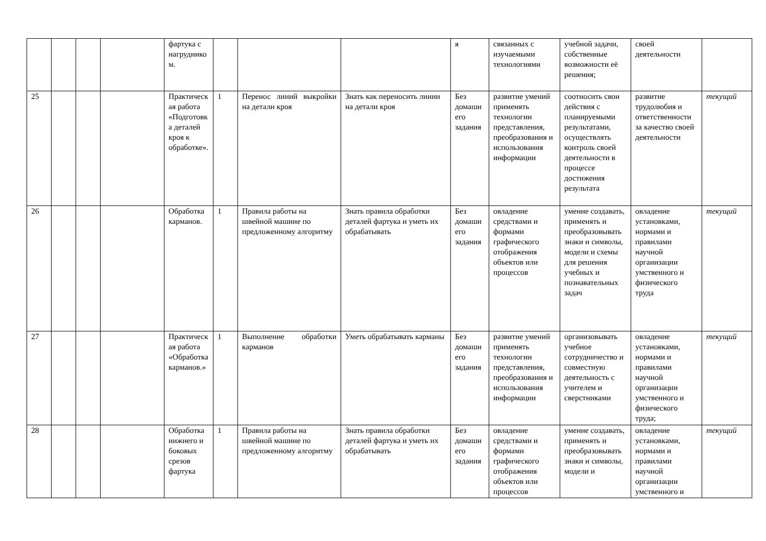| | | | | фартука с нагрудником. | | | | я | связанных с изучаемыми технологиями | учебной задачи, собственные возможности её решения; | своей деятельности | |
| 25 | | | | Практическая работа «Подготовка деталей кроя к обработке». | 1 | Перенос линий выкройки на детали кроя | Знать как переносить линии на детали кроя | Без домашнего задания | развитие умений применять технологии представления, преобразования и использования информации | соотносить свои действия с планируемыми результатами, осуществлять контроль своей деятельности в процессе достижения результата | развитие трудолюбия и ответственности за качество своей деятельности | текущий |
| 26 | | | | Обработка карманов. | 1 | Правила работы на швейной машине по предложенному алгоритму | Знать правила обработки деталей фартука и уметь их обрабатывать | Без домашнего задания | овладение средствами и формами графического отображения объектов или процессов | умение создавать, применять и преобразовывать знаки и символы, модели и схемы для решения учебных и познавательных задач | овладение установками, нормами и правилами научной организации умственного и физического труда | текущий |
| 27 | | | | Практическая работа «Обработка карманов.» | 1 | Выполнение обработки карманов | Уметь обрабатывать карманы | Без домашнего задания | развитие умений применять технологии представления, преобразования и использования информации | организовывать учебное сотрудничество и совместную деятельность с учителем и сверстниками | овладение установками, нормами и правилами научной организации умственного и физического труда; | текущий |
| 28 | | | | Обработка нижнего и боковых срезов фартука | 1 | Правила работы на швейной машине по предложенному алгоритму | Знать правила обработки деталей фартука и уметь их обрабатывать | Без домашнего задания | овладение средствами и формами графического отображения объектов или процессов | умение создавать, применять и преобразовывать знаки и символы, модели и | овладение установками, нормами и правилами научной организации умственного и | текущий |